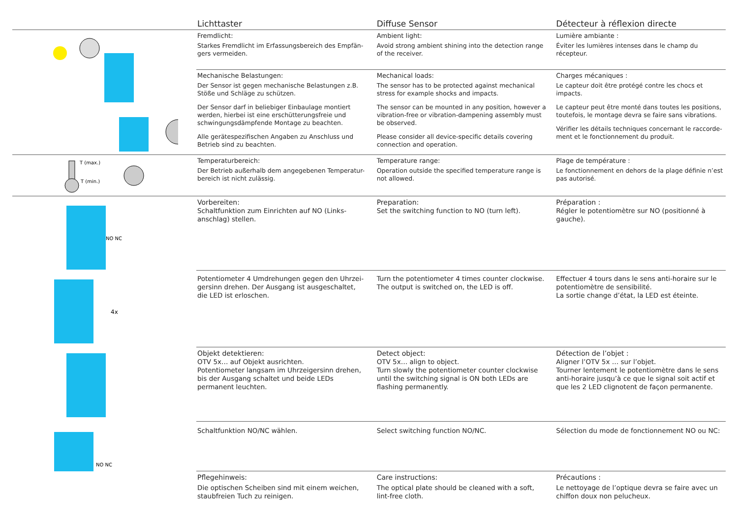Lichttaster Diffuse Sensor Détecteur à réflexion directe
Fremdlicht:
Starkes Fremdlicht im Erfassungsbereich des Empfän-gers vermeiden.
Ambient light:
Avoid strong ambient shining into the detection range of the receiver.
Lumière ambiante :
Éviter les lumières intenses dans le champ du récepteur.
Mechanische Belastungen:
Der Sensor ist gegen mechanische Belastungen z.B. Stöße und Schläge zu schützen.
Der Sensor darf in beliebiger Einbaulage montiert werden, hierbei ist eine erschütterungsfreie und schwingungsdämpfende Montage zu beachten.
Alle gerätespezifischen Angaben zu Anschluss und Betrieb sind zu beachten.
Mechanical loads:
The sensor has to be protected against mechanical stress for example shocks and impacts.
The sensor can be mounted in any position, however a vibration-free or vibration-dampening assembly must be observed.
Please consider all device-specific details covering connection and operation.
Charges mécaniques :
Le capteur doit être protégé contre les chocs et impacts.
Le capteur peut être monté dans toutes les positions, toutefois, le montage devra se faire sans vibrations.
Vérifier les détails techniques concernant le raccorde-ment et le fonctionnement du produit.
T (max.)
T (min.)
Temperaturbereich:
Der Betrieb außerhalb dem angegebenen Temperatur-bereich ist nicht zulässig.
Temperature range:
Operation outside the specified temperature range is not allowed.
Plage de température :
Le fonctionnement en dehors de la plage définie n’est pas autorisé.
NO NC
4x
NO NC
Vorbereiten:
Schaltfunktion zum Einrichten auf NO (Links-anschlag) stellen.
Preparation:
Set the switching function to NO (turn left).
Préparation :
Régler le potentiomètre sur NO (positionné à gauche).
Potentiometer 4 Umdrehungen gegen den Uhrzei-gersinn drehen. Der Ausgang ist ausgeschaltet, die LED ist erloschen.
Turn the potentiometer 4 times counter clockwise. The output is switched on, the LED is off.
Effectuer 4 tours dans le sens anti-horaire sur le potentiomètre de sensibilité.
La sortie change d’état, la LED est éteinte.
Objekt detektieren:
OTV 5x… auf Objekt ausrichten.
Potentiometer langsam im Uhrzeigersinn drehen, bis der Ausgang schaltet und beide LEDs permanent leuchten.
Detect object:
OTV 5x… align to object.
Turn slowly the potentiometer counter clockwise until the switching signal is ON both LEDs are flashing permanently.
Détection de l’objet :
Aligner l’OTV 5x … sur l’objet.
Tourner lentement le potentiomètre dans le sens anti-horaire jusqu’à ce que le signal soit actif et que les 2 LED clignotent de façon permanente.
Schaltfunktion NO/NC wählen. Select switching function NO/NC.
Sélection du mode de fonctionnement NO ou NC:
Pflegehinweis:
Die optischen Scheiben sind mit einem weichen, staubfreien Tuch zu reinigen.
Care instructions:
The optical plate should be cleaned with a soft, lint-free cloth.
Précautions :
Le nettoyage de l’optique devra se faire avec un chiffon doux non pelucheux.